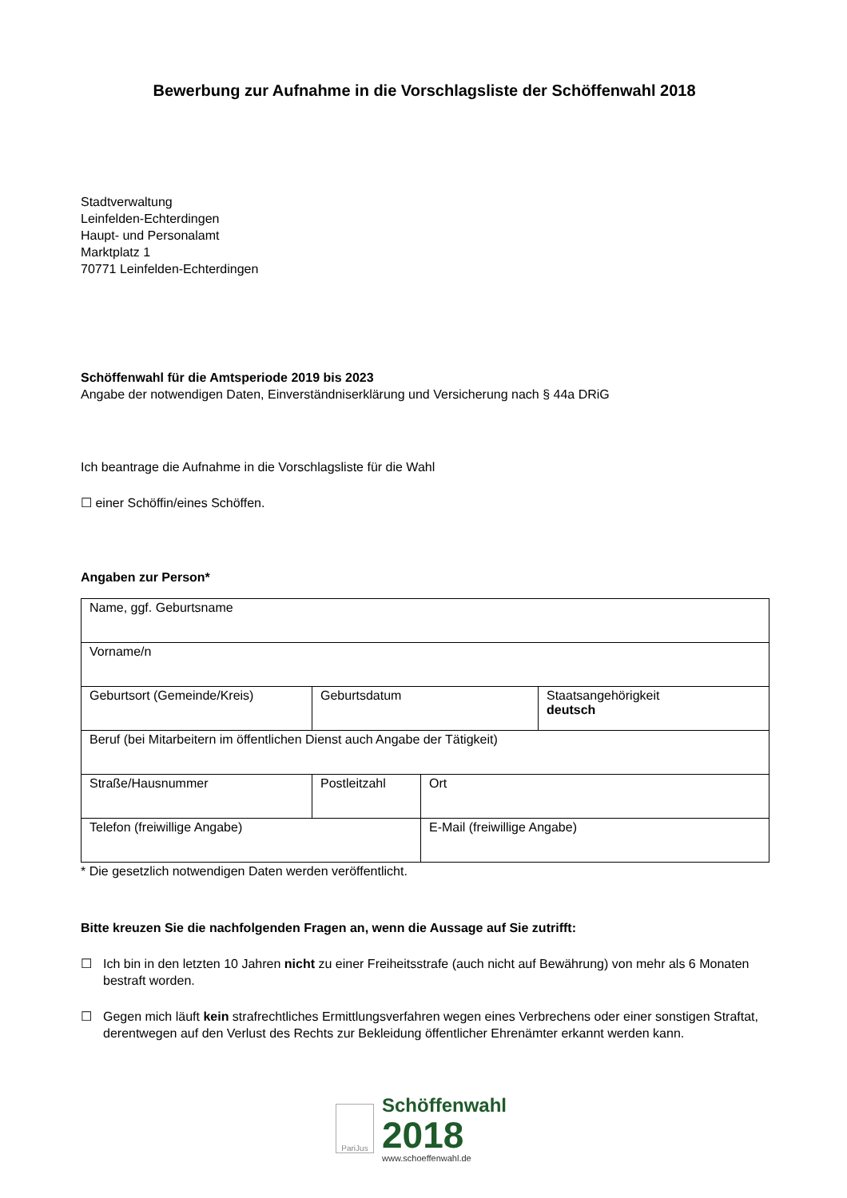Bewerbung zur Aufnahme in die Vorschlagsliste der Schöffenwahl 2018
Stadtverwaltung
Leinfelden-Echterdingen
Haupt- und Personalamt
Marktplatz 1
70771 Leinfelden-Echterdingen
Schöffenwahl für die Amtsperiode 2019 bis 2023
Angabe der notwendigen Daten, Einverständniserklärung und Versicherung nach § 44a DRiG
Ich beantrage die Aufnahme in die Vorschlagsliste für die Wahl
☐ einer Schöffin/eines Schöffen.
Angaben zur Person*
| Name, ggf. Geburtsname | | | |
| Vorname/n | | | |
| Geburtsort (Gemeinde/Kreis) | Geburtsdatum | | Staatsangehörigkeit deutsch |
| Beruf (bei Mitarbeitern im öffentlichen Dienst auch Angabe der Tätigkeit) | | | |
| Straße/Hausnummer | Postleitzahl | Ort | |
| Telefon (freiwillige Angabe) | | E-Mail (freiwillige Angabe) | |
* Die gesetzlich notwendigen Daten werden veröffentlicht.
Bitte kreuzen Sie die nachfolgenden Fragen an, wenn die Aussage auf Sie zutrifft:
☐ Ich bin in den letzten 10 Jahren nicht zu einer Freiheitsstrafe (auch nicht auf Bewährung) von mehr als 6 Monaten bestraft worden.
☐ Gegen mich läuft kein strafrechtliches Ermittlungsverfahren wegen eines Verbrechens oder einer sonstigen Straftat, derentwegen auf den Verlust des Rechts zur Bekleidung öffentlicher Ehrenämter erkannt werden kann.
PariJus
Schöffenwahl
2018
www.schoeffenwahl.de